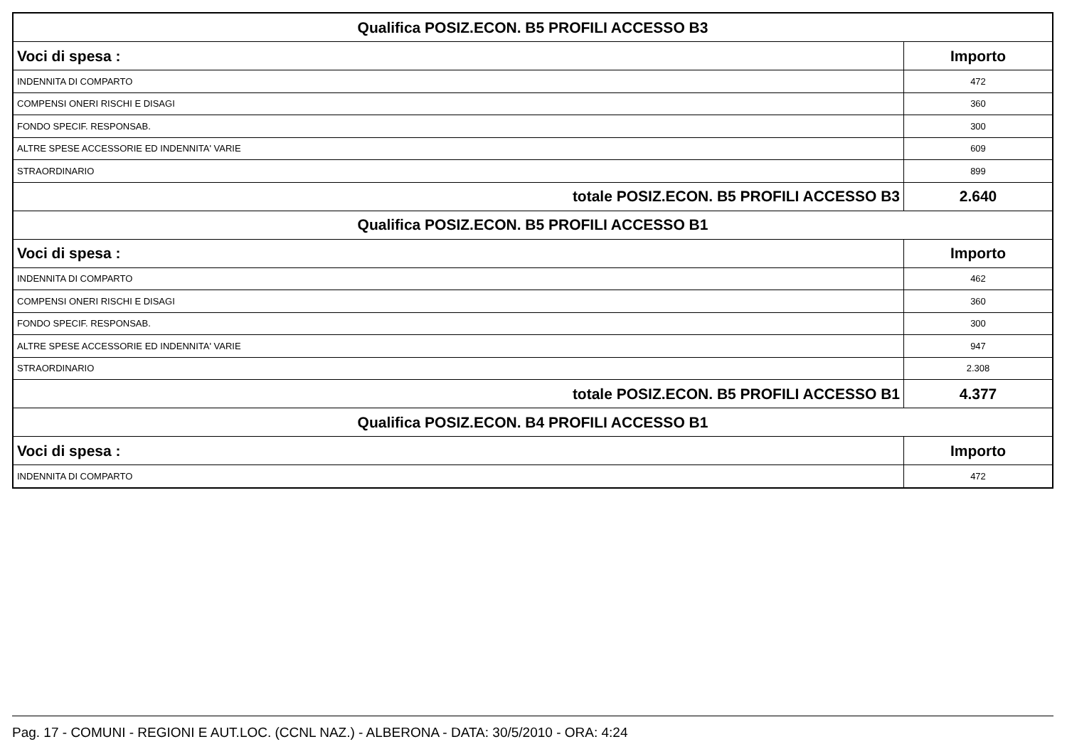| Qualifica POSIZ.ECON. B5 PROFILI ACCESSO B3 | |
| --- | --- |
| Voci di spesa : | Importo |
| INDENNITA DI COMPARTO | 472 |
| COMPENSI ONERI RISCHI E DISAGI | 360 |
| FONDO SPECIF. RESPONSAB. | 300 |
| ALTRE SPESE ACCESSORIE ED INDENNITA' VARIE | 609 |
| STRAORDINARIO | 899 |
| totale POSIZ.ECON. B5 PROFILI ACCESSO B3 | 2.640 |
| Qualifica POSIZ.ECON. B5 PROFILI ACCESSO B1 | |
| Voci di spesa : | Importo |
| INDENNITA DI COMPARTO | 462 |
| COMPENSI ONERI RISCHI E DISAGI | 360 |
| FONDO SPECIF. RESPONSAB. | 300 |
| ALTRE SPESE ACCESSORIE ED INDENNITA' VARIE | 947 |
| STRAORDINARIO | 2.308 |
| totale POSIZ.ECON. B5 PROFILI ACCESSO B1 | 4.377 |
| Qualifica POSIZ.ECON. B4 PROFILI ACCESSO B1 | |
| Voci di spesa : | Importo |
| INDENNITA DI COMPARTO | 472 |
Pag. 17 - COMUNI - REGIONI E AUT.LOC. (CCNL NAZ.) - ALBERONA - DATA: 30/5/2010 - ORA: 4:24